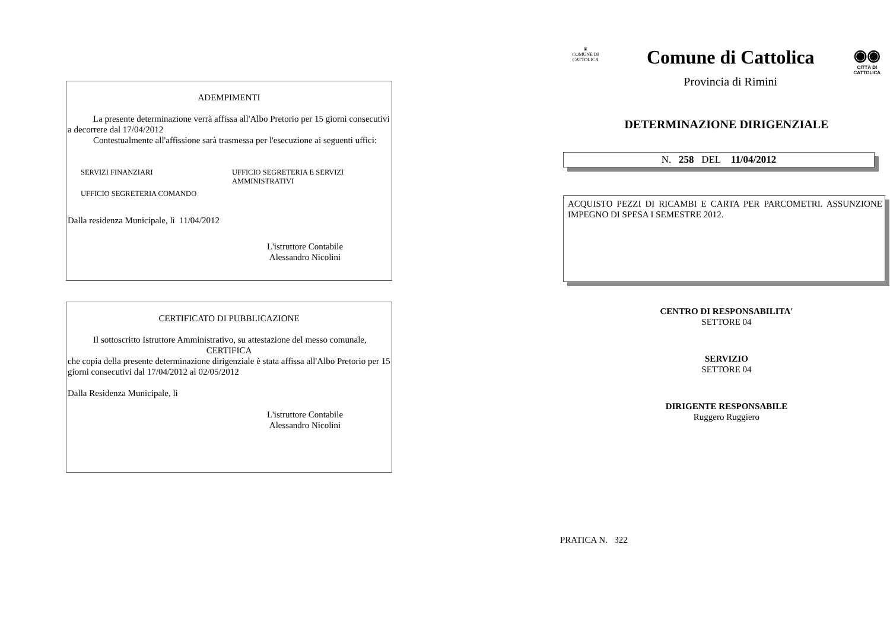ADEMPIMENTI
La presente determinazione verrà affissa all'Albo Pretorio per 15 giorni consecutivi a decorrere dal 17/04/2012
Contestualmente all'affissione sarà trasmessa per l'esecuzione ai seguenti uffici:
SERVIZI FINANZIARI
UFFICIO SEGRETERIA E SERVIZI AMMINISTRATIVI
UFFICIO SEGRETERIA COMANDO
Dalla residenza Municipale, lì 11/04/2012
L'istruttore Contabile
Alessandro Nicolini
CERTIFICATO DI PUBBLICAZIONE
Il sottoscritto Istruttore Amministrativo, su attestazione del messo comunale,
CERTIFICA
che copia della presente determinazione dirigenziale è stata affissa all'Albo Pretorio per 15 giorni consecutivi dal 17/04/2012 al 02/05/2012
Dalla Residenza Municipale, lì
L'istruttore Contabile
Alessandro Nicolini
♛
COMUNE DI CATTOLICA
Comune di Cattolica
Provincia di Rimini
◉◉
CITTÀ DI CATTOLICA
DETERMINAZIONE DIRIGENZIALE
N. 258 DEL 11/04/2012
ACQUISTO PEZZI DI RICAMBI E CARTA PER PARCOMETRI. ASSUNZIONE IMPEGNO DI SPESA I SEMESTRE 2012.
CENTRO DI RESPONSABILITA'
SETTORE 04
SERVIZIO
SETTORE 04
DIRIGENTE RESPONSABILE
Ruggero Ruggiero
PRATICA N. 322